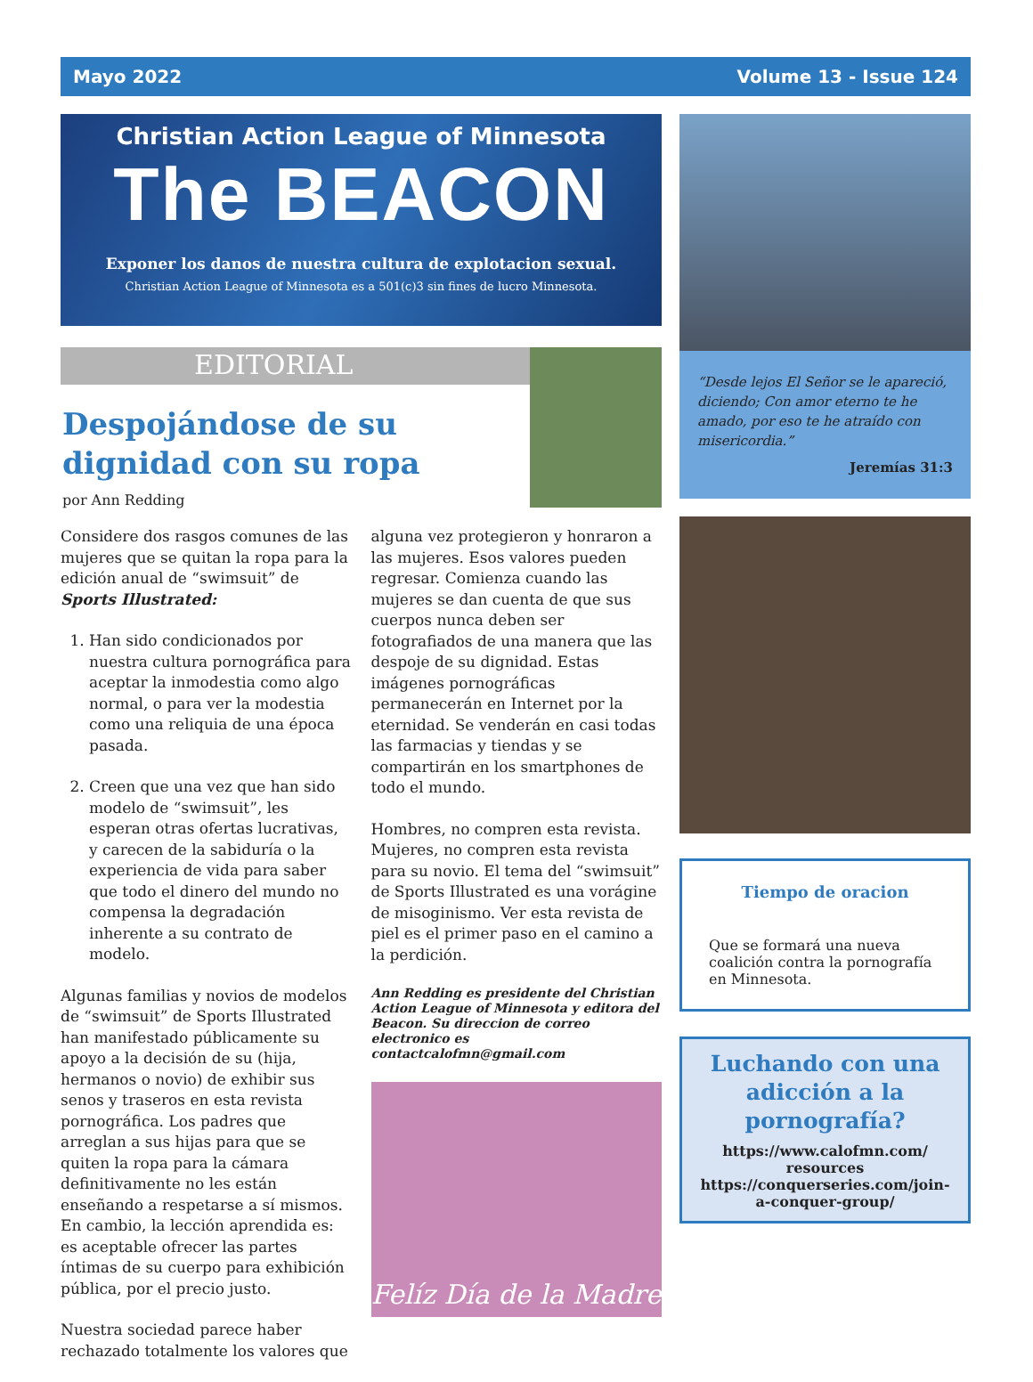Mayo 2022 Volume 13 - Issue 124
Christian Action League of Minnesota
The BEACON
Exponer los danos de nuestra cultura de explotacion sexual.
Christian Action League of Minnesota es a 501(c)3 sin fines de lucro Minnesota.
EDITORIAL
Despojándose de su dignidad con su ropa
por Ann Redding
Considere dos rasgos comunes de las mujeres que se quitan la ropa para la edición anual de “swimsuit” de Sports Illustrated:
1. Han sido condicionados por nuestra cultura pornográfica para aceptar la inmodestia como algo normal, o para ver la modestia como una reliquia de una época pasada.
2. Creen que una vez que han sido modelo de “swimsuit”, les esperan otras ofertas lucrativas, y carecen de la sabiduría o la experiencia de vida para saber que todo el dinero del mundo no compensa la degradación inherente a su contrato de modelo.
Algunas familias y novios de modelos de “swimsuit” de Sports Illustrated han manifestado públicamente su apoyo a la decisión de su (hija, hermanos o novio) de exhibir sus senos y traseros en esta revista pornográfica. Los padres que arreglan a sus hijas para que se quiten la ropa para la cámara definitivamente no les están enseñando a respetarse a sí mismos. En cambio, la lección aprendida es: es aceptable ofrecer las partes íntimas de su cuerpo para exhibición pública, por el precio justo.
Nuestra sociedad parece haber rechazado totalmente los valores que
alguna vez protegieron y honraron a las mujeres. Esos valores pueden regresar. Comienza cuando las mujeres se dan cuenta de que sus cuerpos nunca deben ser fotografiados de una manera que las despoje de su dignidad. Estas imágenes pornográficas permanecerán en Internet por la eternidad. Se venderán en casi todas las farmacias y tiendas y se compartirán en los smartphones de todo el mundo.
Hombres, no compren esta revista. Mujeres, no compren esta revista para su novio. El tema del “swimsuit” de Sports Illustrated es una vorágine de misoginismo. Ver esta revista de piel es el primer paso en el camino a la perdición.
Ann Redding es presidente del Christian Action League of Minnesota y editora del Beacon. Su direccion de correo electronico es contactcalofmn@gmail.com
Felíz Día de la Madre
“Desde lejos El Señor se le apareció, diciendo; Con amor eterno te he amado, por eso te he atraído con misericordia.”
Jeremías 31:3
Tiempo de oracion
Que se formará una nueva coalición contra la pornografía en Minnesota.
Luchando con una adicción a la pornografía?
https://www.calofmn.com/ resources
https://conquerseries.com/join-a-conquer-group/